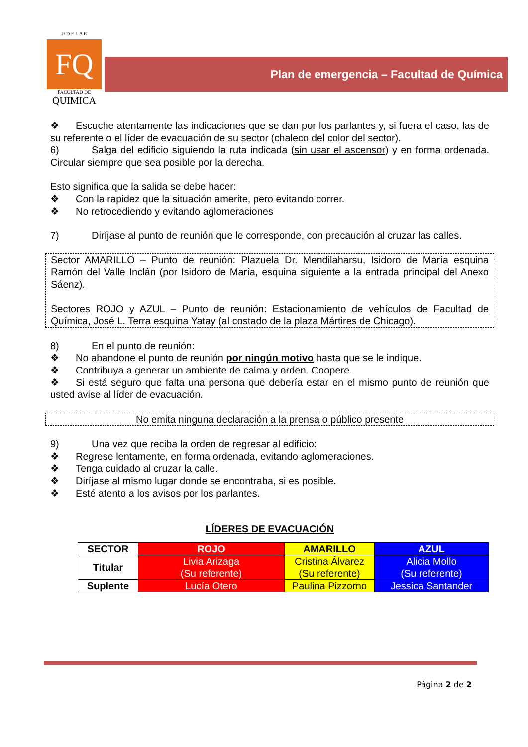U D E L A R
FQ
FACULTAD DE
QUIMICA
Plan de emergencia – Facultad de Química
❖ Escuche atentamente las indicaciones que se dan por los parlantes y, si fuera el caso, las de su referente o el líder de evacuación de su sector (chaleco del color del sector).
6) Salga del edificio siguiendo la ruta indicada (sin usar el ascensor) y en forma ordenada. Circular siempre que sea posible por la derecha.
Esto significa que la salida se debe hacer:
❖ Con la rapidez que la situación amerite, pero evitando correr.
❖ No retrocediendo y evitando aglomeraciones
7) Diríjase al punto de reunión que le corresponde, con precaución al cruzar las calles.
Sector AMARILLO – Punto de reunión: Plazuela Dr. Mendilaharsu, Isidoro de María esquina Ramón del Valle Inclán (por Isidoro de María, esquina siguiente a la entrada principal del Anexo Sáenz).
Sectores ROJO y AZUL – Punto de reunión: Estacionamiento de vehículos de Facultad de Química, José L. Terra esquina Yatay (al costado de la plaza Mártires de Chicago).
8) En el punto de reunión:
❖ No abandone el punto de reunión por ningún motivo hasta que se le indique.
❖ Contribuya a generar un ambiente de calma y orden. Coopere.
❖ Si está seguro que falta una persona que debería estar en el mismo punto de reunión que usted avise al líder de evacuación.
No emita ninguna declaración a la prensa o público presente
9) Una vez que reciba la orden de regresar al edificio:
❖ Regrese lentamente, en forma ordenada, evitando aglomeraciones.
❖ Tenga cuidado al cruzar la calle.
❖ Diríjase al mismo lugar donde se encontraba, si es posible.
❖ Esté atento a los avisos por los parlantes.
LÍDERES DE EVACUACIÓN
| SECTOR | ROJO | AMARILLO | AZUL |
| --- | --- | --- | --- |
| Titular | Livia Arizaga (Su referente) | Cristina Álvarez (Su referente) | Alicia Mollo (Su referente) |
| Suplente | Lucía Otero | Paulina Pizzorno | Jessica Santander |
Página 2 de 2